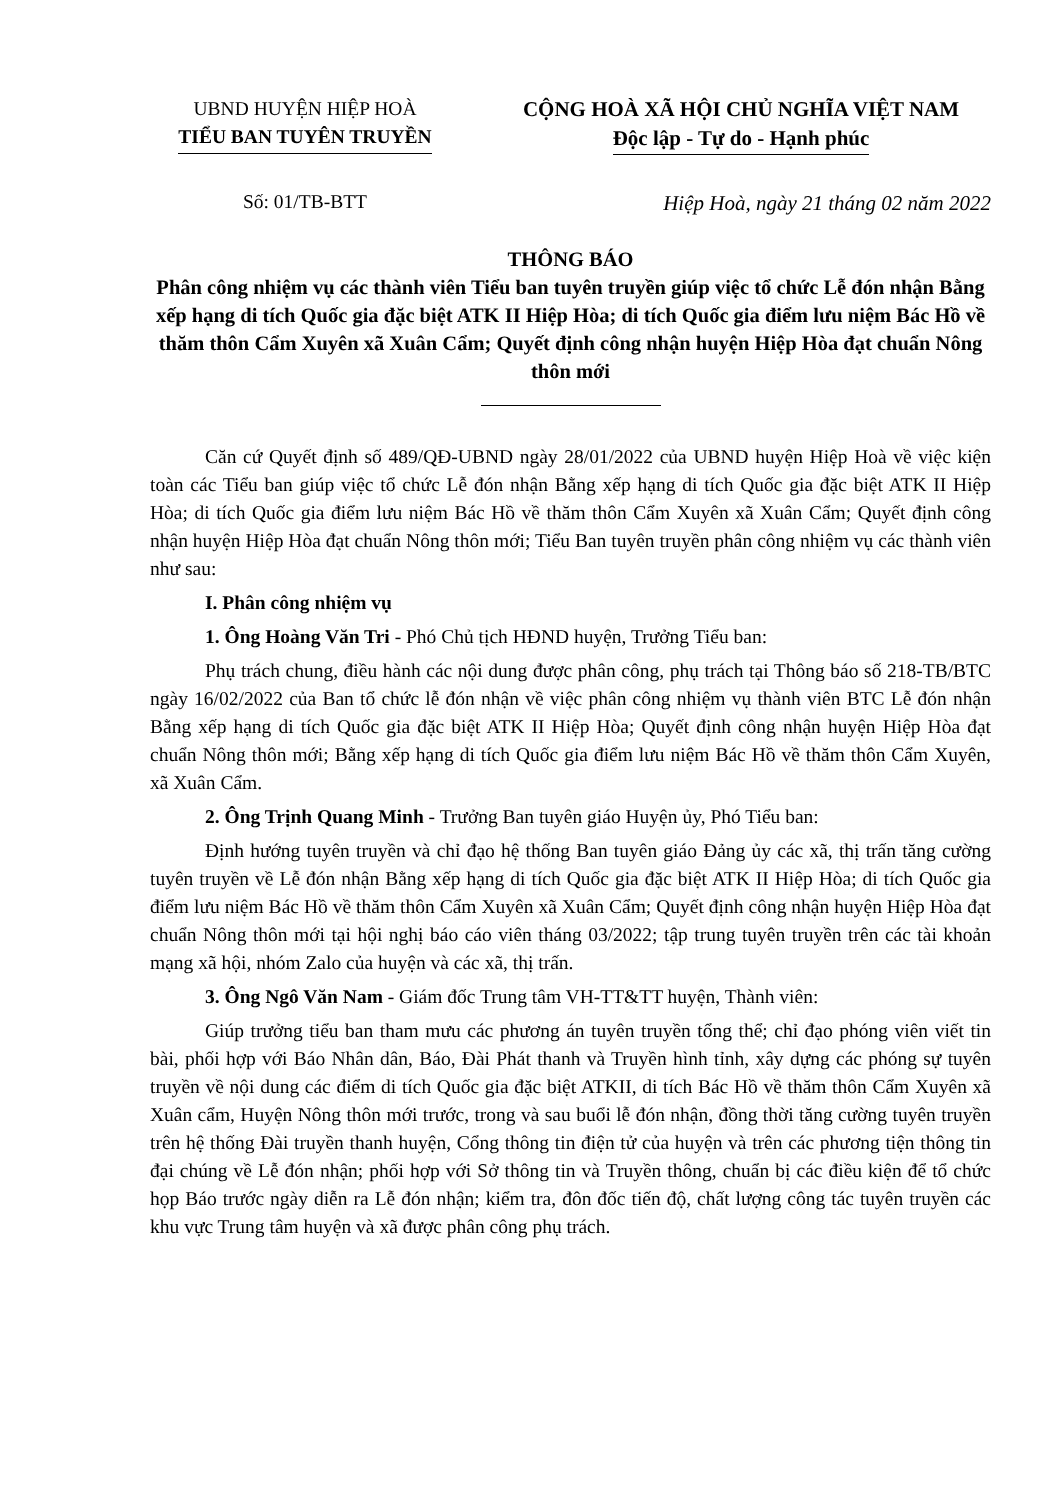UBND HUYỆN HIỆP HOÀ
TIỂU BAN TUYÊN TRUYỀN
Số: 01/TB-BTT
CỘNG HOÀ XÃ HỘI CHỦ NGHĨA VIỆT NAM
Độc lập - Tự do - Hạnh phúc
Hiệp Hoà, ngày 21 tháng 02 năm 2022
THÔNG BÁO
Phân công nhiệm vụ các thành viên Tiểu ban tuyên truyền giúp việc tổ chức Lễ đón nhận Bằng xếp hạng di tích Quốc gia đặc biệt ATK II Hiệp Hòa; di tích Quốc gia điểm lưu niệm Bác Hồ về thăm thôn Cẩm Xuyên xã Xuân Cẩm; Quyết định công nhận huyện Hiệp Hòa đạt chuẩn Nông thôn mới
Căn cứ Quyết định số 489/QĐ-UBND ngày 28/01/2022 của UBND huyện Hiệp Hoà về việc kiện toàn các Tiểu ban giúp việc tổ chức Lễ đón nhận Bằng xếp hạng di tích Quốc gia đặc biệt ATK II Hiệp Hòa; di tích Quốc gia điểm lưu niệm Bác Hồ về thăm thôn Cẩm Xuyên xã Xuân Cẩm; Quyết định công nhận huyện Hiệp Hòa đạt chuẩn Nông thôn mới; Tiểu Ban tuyên truyền phân công nhiệm vụ các thành viên như sau:
I. Phân công nhiệm vụ
1. Ông Hoàng Văn Tri - Phó Chủ tịch HĐND huyện, Trưởng Tiểu ban:
Phụ trách chung, điều hành các nội dung được phân công, phụ trách tại Thông báo số 218-TB/BTC ngày 16/02/2022 của Ban tổ chức lễ đón nhận về việc phân công nhiệm vụ thành viên BTC Lễ đón nhận Bằng xếp hạng di tích Quốc gia đặc biệt ATK II Hiệp Hòa; Quyết định công nhận huyện Hiệp Hòa đạt chuẩn Nông thôn mới; Bằng xếp hạng di tích Quốc gia điểm lưu niệm Bác Hồ về thăm thôn Cẩm Xuyên, xã Xuân Cẩm.
2. Ông Trịnh Quang Minh - Trưởng Ban tuyên giáo Huyện ủy, Phó Tiểu ban:
Định hướng tuyên truyền và chỉ đạo hệ thống Ban tuyên giáo Đảng ủy các xã, thị trấn tăng cường tuyên truyền về Lễ đón nhận Bằng xếp hạng di tích Quốc gia đặc biệt ATK II Hiệp Hòa; di tích Quốc gia điểm lưu niệm Bác Hồ về thăm thôn Cẩm Xuyên xã Xuân Cẩm; Quyết định công nhận huyện Hiệp Hòa đạt chuẩn Nông thôn mới tại hội nghị báo cáo viên tháng 03/2022; tập trung tuyên truyền trên các tài khoản mạng xã hội, nhóm Zalo của huyện và các xã, thị trấn.
3. Ông Ngô Văn Nam - Giám đốc Trung tâm VH-TT&TT huyện, Thành viên:
Giúp trưởng tiểu ban tham mưu các phương án tuyên truyền tổng thể; chỉ đạo phóng viên viết tin bài, phối hợp với Báo Nhân dân, Báo, Đài Phát thanh và Truyền hình tỉnh, xây dựng các phóng sự tuyên truyền về nội dung các điểm di tích Quốc gia đặc biệt ATKII, di tích Bác Hồ về thăm thôn Cẩm Xuyên xã Xuân cẩm, Huyện Nông thôn mới trước, trong và sau buổi lễ đón nhận, đồng thời tăng cường tuyên truyền trên hệ thống Đài truyền thanh huyện, Cổng thông tin điện tử của huyện và trên các phương tiện thông tin đại chúng về Lễ đón nhận; phối hợp với Sở thông tin và Truyền thông, chuẩn bị các điều kiện để tổ chức họp Báo trước ngày diễn ra Lễ đón nhận; kiểm tra, đôn đốc tiến độ, chất lượng công tác tuyên truyền các khu vực Trung tâm huyện và xã được phân công phụ trách.